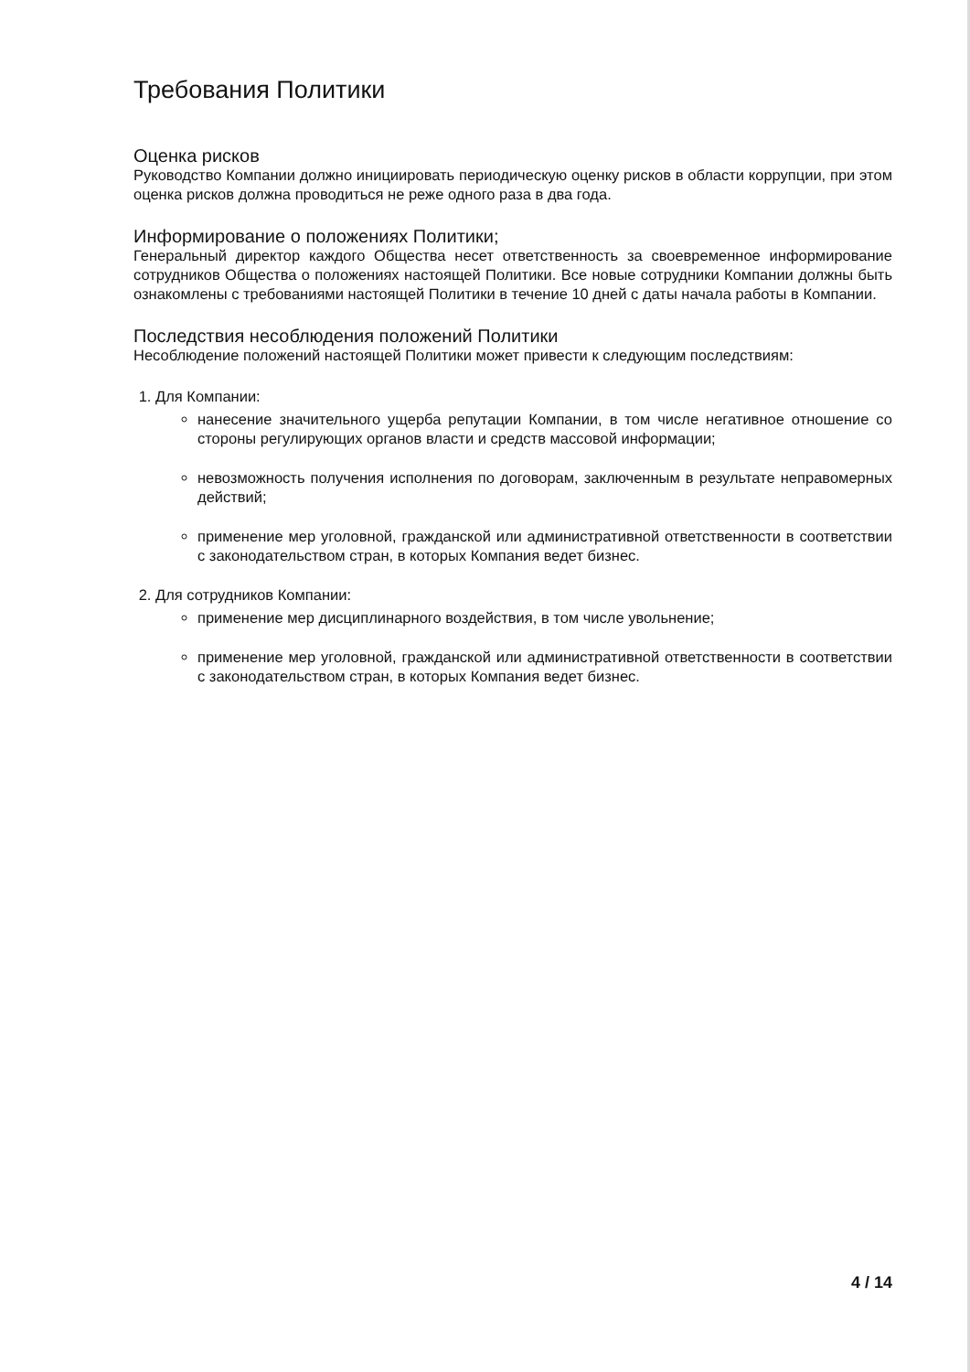Требования Политики
Оценка рисков
Руководство Компании должно инициировать периодическую оценку рисков в области коррупции, при этом оценка рисков должна проводиться не реже одного раза в два года.
Информирование о положениях Политики;
Генеральный директор каждого Общества несет ответственность за своевременное информирование сотрудников Общества о положениях настоящей Политики. Все новые сотрудники Компании должны быть ознакомлены с требованиями настоящей Политики в течение 10 дней с даты начала работы в Компании.
Последствия несоблюдения положений Политики
Несоблюдение положений настоящей Политики может привести к следующим последствиям:
1. Для Компании:
нанесение значительного ущерба репутации Компании, в том числе негативное отношение со стороны регулирующих органов власти и средств массовой информации;
невозможность получения исполнения по договорам, заключенным в результате неправомерных действий;
применение мер уголовной, гражданской или административной ответственности в соответствии с законодательством стран, в которых Компания ведет бизнес.
2. Для сотрудников Компании:
применение мер дисциплинарного воздействия, в том числе увольнение;
применение мер уголовной, гражданской или административной ответственности в соответствии с законодательством стран, в которых Компания ведет бизнес.
4 / 14